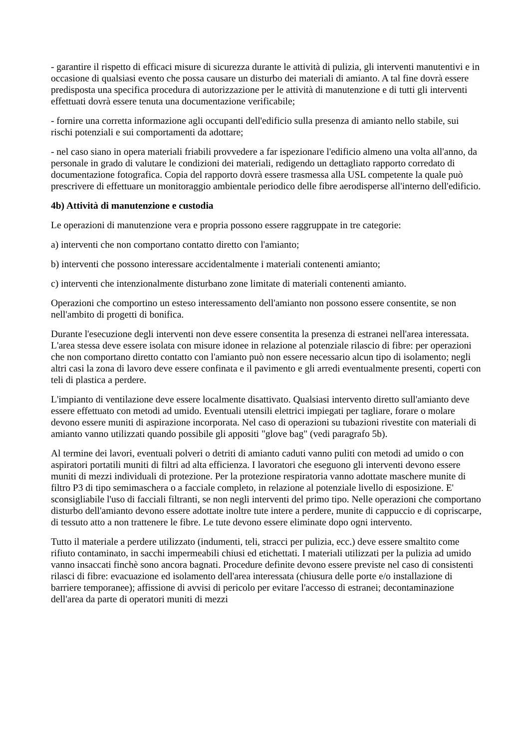- garantire il rispetto di efficaci misure di sicurezza durante le attività di pulizia, gli interventi manutentivi e in occasione di qualsiasi evento che possa causare un disturbo dei materiali di amianto. A tal fine dovrà essere predisposta una specifica procedura di autorizzazione per le attività di manutenzione e di tutti gli interventi effettuati dovrà essere tenuta una documentazione verificabile;
- fornire una corretta informazione agli occupanti dell'edificio sulla presenza di amianto nello stabile, sui rischi potenziali e sui comportamenti da adottare;
- nel caso siano in opera materiali friabili provvedere a far ispezionare l'edificio almeno una volta all'anno, da personale in grado di valutare le condizioni dei materiali, redigendo un dettagliato rapporto corredato di documentazione fotografica. Copia del rapporto dovrà essere trasmessa alla USL competente la quale può prescrivere di effettuare un monitoraggio ambientale periodico delle fibre aerodisperse all'interno dell'edificio.
4b) Attività di manutenzione e custodia
Le operazioni di manutenzione vera e propria possono essere raggruppate in tre categorie:
a) interventi che non comportano contatto diretto con l'amianto;
b) interventi che possono interessare accidentalmente i materiali contenenti amianto;
c) interventi che intenzionalmente disturbano zone limitate di materiali contenenti amianto.
Operazioni che comportino un esteso interessamento dell'amianto non possono essere consentite, se non nell'ambito di progetti di bonifica.
Durante l'esecuzione degli interventi non deve essere consentita la presenza di estranei nell'area interessata. L'area stessa deve essere isolata con misure idonee in relazione al potenziale rilascio di fibre: per operazioni che non comportano diretto contatto con l'amianto può non essere necessario alcun tipo di isolamento; negli altri casi la zona di lavoro deve essere confinata e il pavimento e gli arredi eventualmente presenti, coperti con teli di plastica a perdere.
L'impianto di ventilazione deve essere localmente disattivato. Qualsiasi intervento diretto sull'amianto deve essere effettuato con metodi ad umido. Eventuali utensili elettrici impiegati per tagliare, forare o molare devono essere muniti di aspirazione incorporata. Nel caso di operazioni su tubazioni rivestite con materiali di amianto vanno utilizzati quando possibile gli appositi "glove bag" (vedi paragrafo 5b).
Al termine dei lavori, eventuali polveri o detriti di amianto caduti vanno puliti con metodi ad umido o con aspiratori portatili muniti di filtri ad alta efficienza. I lavoratori che eseguono gli interventi devono essere muniti di mezzi individuali di protezione. Per la protezione respiratoria vanno adottate maschere munite di filtro P3 di tipo semimaschera o a facciale completo, in relazione al potenziale livello di esposizione. E' sconsigliabile l'uso di facciali filtranti, se non negli interventi del primo tipo. Nelle operazioni che comportano disturbo dell'amianto devono essere adottate inoltre tute intere a perdere, munite di cappuccio e di copriscarpe, di tessuto atto a non trattenere le fibre. Le tute devono essere eliminate dopo ogni intervento.
Tutto il materiale a perdere utilizzato (indumenti, teli, stracci per pulizia, ecc.) deve essere smaltito come rifiuto contaminato, in sacchi impermeabili chiusi ed etichettati. I materiali utilizzati per la pulizia ad umido vanno insaccati finchè sono ancora bagnati. Procedure definite devono essere previste nel caso di consistenti rilasci di fibre: evacuazione ed isolamento dell'area interessata (chiusura delle porte e/o installazione di barriere temporanee); affissione di avvisi di pericolo per evitare l'accesso di estranei; decontaminazione dell'area da parte di operatori muniti di mezzi